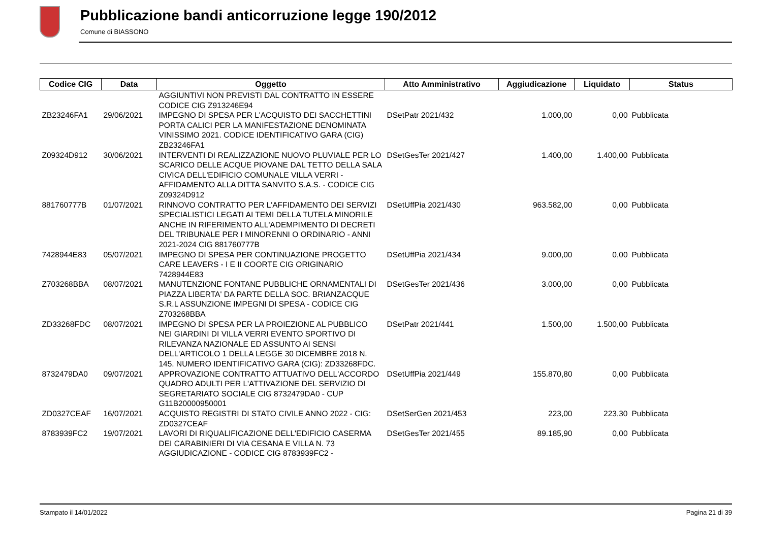Pubblicazione bandi anticorruzione legge 190/2012
Comune di BIASSONO
| Codice CIG | Data | Oggetto | Atto Amministrativo | Aggiudicazione | Liquidato | Status |
| --- | --- | --- | --- | --- | --- | --- |
| | | AGGIUNTIVI NON PREVISTI DAL CONTRATTO IN ESSERE CODICE CIG Z913246E94 | | | | |
| ZB23246FA1 | 29/06/2021 | IMPEGNO DI SPESA PER L'ACQUISTO DEI SACCHETTINI PORTA CALICI PER LA MANIFESTAZIONE DENOMINATA VINISSIMO 2021. CODICE IDENTIFICATIVO GARA (CIG) ZB23246FA1 | DSetPatr 2021/432 | 1.000,00 | 0,00 | Pubblicata |
| Z09324D912 | 30/06/2021 | INTERVENTI DI REALIZZAZIONE NUOVO PLUVIALE PER LO SCARICO DELLE ACQUE PIOVANE DAL TETTO DELLA SALA CIVICA DELL'EDIFICIO COMUNALE VILLA VERRI - AFFIDAMENTO ALLA DITTA SANVITO S.A.S. - CODICE CIG Z09324D912 | DSetGesTer 2021/427 | 1.400,00 | 1.400,00 | Pubblicata |
| 881760777B | 01/07/2021 | RINNOVO CONTRATTO PER L'AFFIDAMENTO DEI SERVIZI SPECIALISTICI LEGATI AI TEMI DELLA TUTELA MINORILE ANCHE IN RIFERIMENTO ALL'ADEMPIMENTO DI DECRETI DEL TRIBUNALE PER I MINORENNI O ORDINARIO - ANNI 2021-2024 CIG 881760777B | DSetUffPia 2021/430 | 963.582,00 | 0,00 | Pubblicata |
| 7428944E83 | 05/07/2021 | IMPEGNO DI SPESA PER CONTINUAZIONE PROGETTO CARE LEAVERS - I E II COORTE CIG ORIGINARIO 7428944E83 | DSetUffPia 2021/434 | 9.000,00 | 0,00 | Pubblicata |
| Z703268BBA | 08/07/2021 | MANUTENZIONE FONTANE PUBBLICHE ORNAMENTALI DI PIAZZA LIBERTA' DA PARTE DELLA SOC. BRIANZACQUE S.R.L ASSUNZIONE IMPEGNI DI SPESA - CODICE CIG Z703268BBA | DSetGesTer 2021/436 | 3.000,00 | 0,00 | Pubblicata |
| ZD33268FDC | 08/07/2021 | IMPEGNO DI SPESA PER LA PROIEZIONE AL PUBBLICO NEI GIARDINI DI VILLA VERRI EVENTO SPORTIVO DI RILEVANZA NAZIONALE ED ASSUNTO AI SENSI DELL'ARTICOLO 1 DELLA LEGGE 30 DICEMBRE 2018 N. 145. NUMERO IDENTIFICATIVO GARA (CIG): ZD33268FDC. | DSetPatr 2021/441 | 1.500,00 | 1.500,00 | Pubblicata |
| 8732479DA0 | 09/07/2021 | APPROVAZIONE CONTRATTO ATTUATIVO DELL'ACCORDO QUADRO ADULTI PER L'ATTIVAZIONE DEL SERVIZIO DI SEGRETARIATO SOCIALE CIG 8732479DA0 - CUP G11B20000950001 | DSetUffPia 2021/449 | 155.870,80 | 0,00 | Pubblicata |
| ZD0327CEAF | 16/07/2021 | ACQUISTO REGISTRI DI STATO CIVILE ANNO 2022 - CIG: ZD0327CEAF | DSetSerGen 2021/453 | 223,00 | 223,30 | Pubblicata |
| 8783939FC2 | 19/07/2021 | LAVORI DI RIQUALIFICAZIONE DELL'EDIFICIO CASERMA DEI CARABINIERI DI VIA CESANA E VILLA N. 73 AGGIUDICAZIONE - CODICE CIG 8783939FC2 - | DSetGesTer 2021/455 | 89.185,90 | 0,00 | Pubblicata |
Stampato il 14/01/2022 Pagina 21 di 39